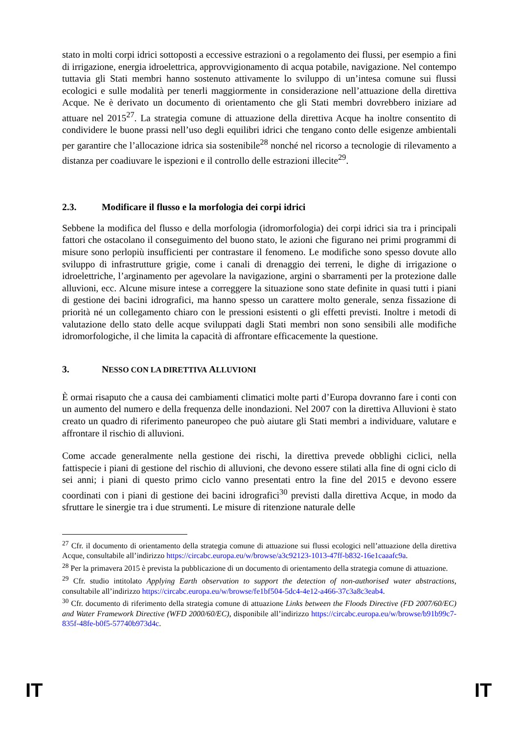stato in molti corpi idrici sottoposti a eccessive estrazioni o a regolamento dei flussi, per esempio a fini di irrigazione, energia idroelettrica, approvvigionamento di acqua potabile, navigazione. Nel contempo tuttavia gli Stati membri hanno sostenuto attivamente lo sviluppo di un’intesa comune sui flussi ecologici e sulle modalità per tenerli maggiormente in considerazione nell’attuazione della direttiva Acque. Ne è derivato un documento di orientamento che gli Stati membri dovrebbero iniziare ad attuare nel 2015<sup>27</sup>. La strategia comune di attuazione della direttiva Acque ha inoltre consentito di condividere le buone prassi nell’uso degli equilibri idrici che tengano conto delle esigenze ambientali per garantire che l’allocazione idrica sia sostenibile<sup>28</sup> nonché nel ricorso a tecnologie di rilevamento a distanza per coadiuvare le ispezioni e il controllo delle estrazioni illecite<sup>29</sup>.
2.3. Modificare il flusso e la morfologia dei corpi idrici
Sebbene la modifica del flusso e della morfologia (idromorfologia) dei corpi idrici sia tra i principali fattori che ostacolano il conseguimento del buono stato, le azioni che figurano nei primi programmi di misure sono perlopiù insufficienti per contrastare il fenomeno. Le modifiche sono spesso dovute allo sviluppo di infrastrutture grigie, come i canali di drenaggio dei terreni, le dighe di irrigazione o idroelettriche, l’arginamento per agevolare la navigazione, argini o sbarramenti per la protezione dalle alluvioni, ecc. Alcune misure intese a correggere la situazione sono state definite in quasi tutti i piani di gestione dei bacini idrografici, ma hanno spesso un carattere molto generale, senza fissazione di priorità né un collegamento chiaro con le pressioni esistenti o gli effetti previsti. Inoltre i metodi di valutazione dello stato delle acque sviluppati dagli Stati membri non sono sensibili alle modifiche idromorfologiche, il che limita la capacità di affrontare efficacemente la questione.
3. NESSO CON LA DIRETTIVA ALLUVIONI
È ormai risaputo che a causa dei cambiamenti climatici molte parti d’Europa dovranno fare i conti con un aumento del numero e della frequenza delle inondazioni. Nel 2007 con la direttiva Alluvioni è stato creato un quadro di riferimento paneuropeo che può aiutare gli Stati membri a individuare, valutare e affrontare il rischio di alluvioni.
Come accade generalmente nella gestione dei rischi, la direttiva prevede obblighi ciclici, nella fattispecie i piani di gestione del rischio di alluvioni, che devono essere stilati alla fine di ogni ciclo di sei anni; i piani di questo primo ciclo vanno presentati entro la fine del 2015 e devono essere coordinati con i piani di gestione dei bacini idrografici<sup>30</sup> previsti dalla direttiva Acque, in modo da sfruttare le sinergie tra i due strumenti. Le misure di ritenzione naturale delle
<sup>27</sup> Cfr. il documento di orientamento della strategia comune di attuazione sui flussi ecologici nell’attuazione della direttiva Acque, consultabile all’indirizzo https://circabc.europa.eu/w/browse/a3c92123-1013-47ff-b832-16e1caaafc9a.
<sup>28</sup> Per la primavera 2015 è prevista la pubblicazione di un documento di orientamento della strategia comune di attuazione.
<sup>29</sup> Cfr. studio intitolato Applying Earth observation to support the detection of non-authorised water abstractions, consultabile all’indirizzo https://circabc.europa.eu/w/browse/fe1bf504-5dc4-4e12-a466-37c3a8c3eab4.
<sup>30</sup> Cfr. documento di riferimento della strategia comune di attuazione Links between the Floods Directive (FD 2007/60/EC) and Water Framework Directive (WFD 2000/60/EC), disponibile all’indirizzo https://circabc.europa.eu/w/browse/b91b99c7-835f-48fe-b0f5-57740b973d4c.
IT IT